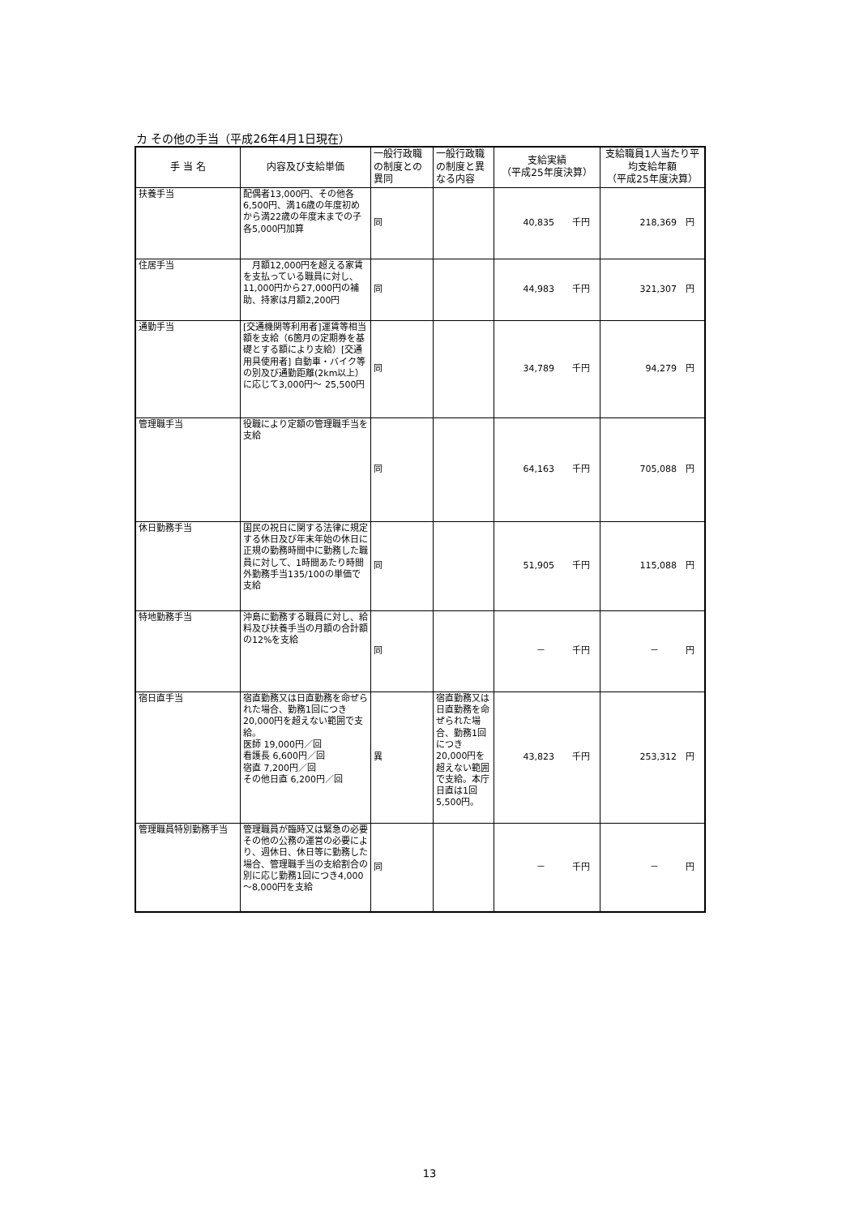カ その他の手当（平成26年4月1日現在）
| 手 当 名 | 内容及び支給単価 | 一般行政職の制度との異同 | 一般行政職の制度と異なる内容 | 支給実績 （平成25年度決算） | 支給職員1人当たり平均支給年額 （平成25年度決算） |
| --- | --- | --- | --- | --- | --- |
| 扶養手当 | 配偶者13,000円、その他各6,500円、満16歳の年度初めから満22歳の年度末までの子各5,000円加算 | 同 | | 40,835 千円 | 218,369 円 |
| 住居手当 | 月額12,000円を超える家賃を支払っている職員に対し、11,000円から27,000円の補助、持家は月額2,200円 | 同 | | 44,983 千円 | 321,307 円 |
| 通勤手当 | [交通機関等利用者]運賃等相当額を支給（6箇月の定期券を基礎とする額により支給）[交通用具使用者] 自動車・バイク等の別及び通勤距離(2km以上）に応じて3,000円～ 25,500円 | 同 | | 34,789 千円 | 94,279 円 |
| 管理職手当 | 役職により定額の管理職手当を支給 | 同 | | 64,163 千円 | 705,088 円 |
| 休日勤務手当 | 国民の祝日に関する法律に規定する休日及び年末年始の休日に正規の勤務時間中に勤務した職員に対して、1時間あたり時間外勤務手当135/100の単価で支給 | 同 | | 51,905 千円 | 115,088 円 |
| 特地勤務手当 | 沖島に勤務する職員に対し、給料及び扶養手当の月額の合計額の12%を支給 | 同 | | － 千円 | － 円 |
| 宿日直手当 | 宿直勤務又は日直勤務を命ぜられた場合、勤務1回につき20,000円を超えない範囲で支給。 医師 19,000円／回 看護長 6,600円／回 宿直 7,200円／回 その他日直 6,200円／回 | 異 | 宿直勤務又は日直勤務を命ぜられた場合、勤務1回につき20,000円を超えない範囲で支給。本庁日直は1回5,500円。 | 43,823 千円 | 253,312 円 |
| 管理職員特別勤務手当 | 管理職員が臨時又は緊急の必要その他の公務の運営の必要により、週休日、休日等に勤務した場合、管理職手当の支給割合の別に応じ勤務1回につき4,000～8,000円を支給 | 同 | | － 千円 | － 円 |
13